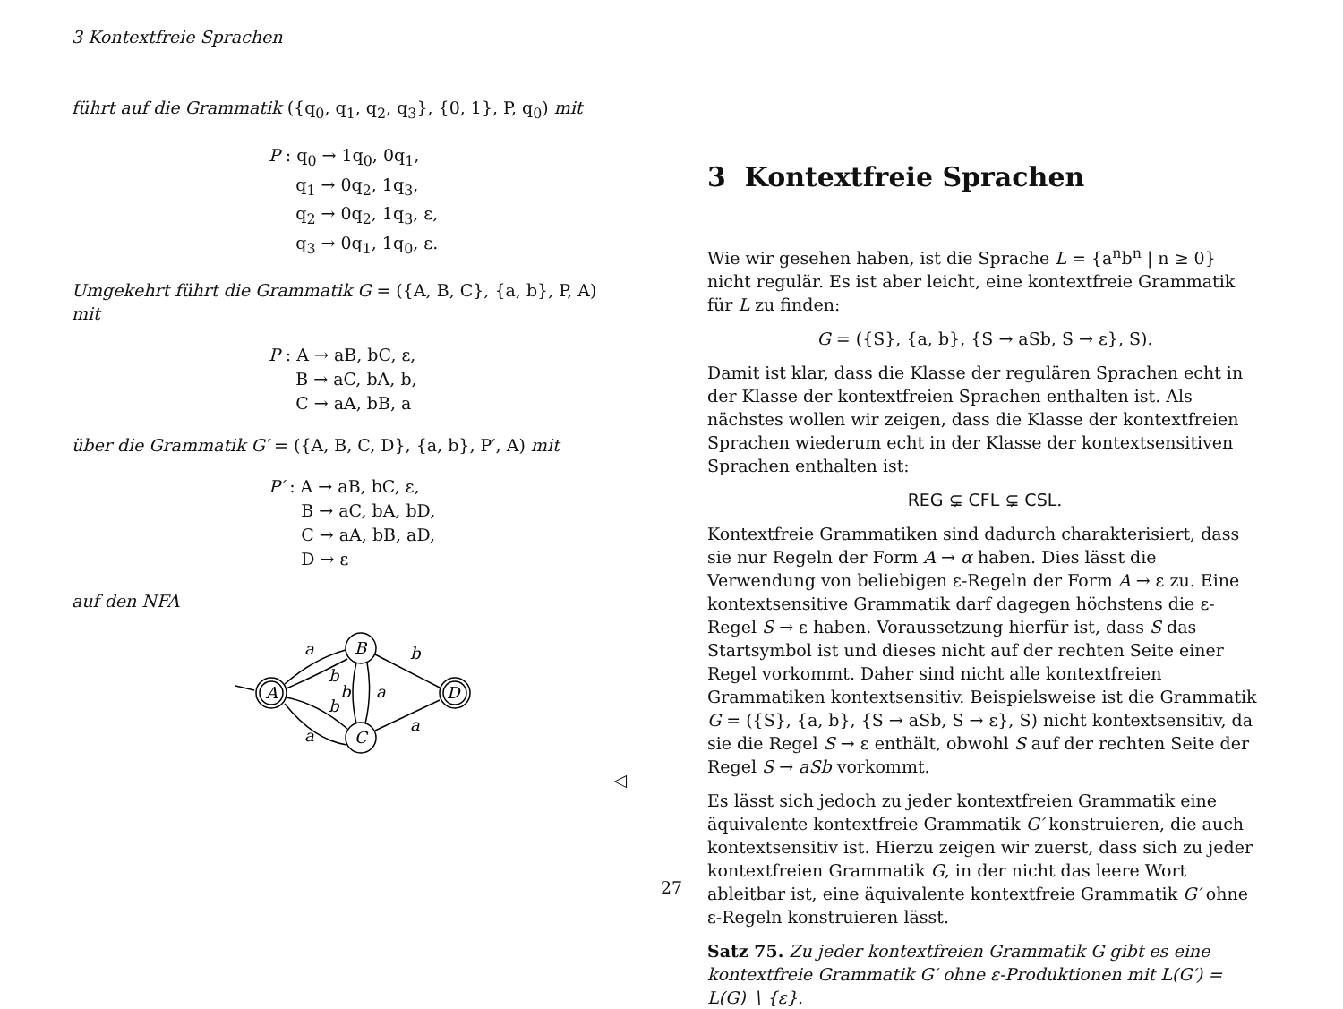3 Kontextfreie Sprachen
führt auf die Grammatik ({q<sub>0</sub>, q<sub>1</sub>, q<sub>2</sub>, q<sub>3</sub>}, {0, 1}, P, q<sub>0</sub>) mit
P : q<sub>0</sub> → 1q<sub>0</sub>, 0q<sub>1</sub>,
q<sub>1</sub> → 0q<sub>2</sub>, 1q<sub>3</sub>,
q<sub>2</sub> → 0q<sub>2</sub>, 1q<sub>3</sub>, ε,
q<sub>3</sub> → 0q<sub>1</sub>, 1q<sub>0</sub>, ε.
Umgekehrt führt die Grammatik G = ({A, B, C}, {a, b}, P, A) mit
P : A → aB, bC, ε,
B → aC, bA, b,
C → aA, bB, a
über die Grammatik G′ = ({A, B, C, D}, {a, b}, P′, A) mit
P′ : A → aB, bC, ε,
B → aC, bA, bD,
C → aA, bB, aD,
D → ε
auf den NFA
A
B
C
D
a
b
b
b
a
a
b
a
◁
3 Kontextfreie Sprachen
Wie wir gesehen haben, ist die Sprache L = {a<sup>n</sup>b<sup>n</sup> | n ≥ 0} nicht regulär. Es ist aber leicht, eine kontextfreie Grammatik für L zu finden:
G = ({S}, {a, b}, {S → aSb, S → ε}, S).
Damit ist klar, dass die Klasse der regulären Sprachen echt in der Klasse der kontextfreien Sprachen enthalten ist. Als nächstes wollen wir zeigen, dass die Klasse der kontextfreien Sprachen wiederum echt in der Klasse der kontextsensitiven Sprachen enthalten ist:
REG ⊊ CFL ⊊ CSL.
Kontextfreie Grammatiken sind dadurch charakterisiert, dass sie nur Regeln der Form A → α haben. Dies lässt die Verwendung von beliebigen ε-Regeln der Form A → ε zu. Eine kontextsensitive Grammatik darf dagegen höchstens die ε-Regel S → ε haben. Voraussetzung hierfür ist, dass S das Startsymbol ist und dieses nicht auf der rechten Seite einer Regel vorkommt. Daher sind nicht alle kontextfreien Grammatiken kontextsensitiv. Beispielsweise ist die Grammatik G = ({S}, {a, b}, {S → aSb, S → ε}, S) nicht kontextsensitiv, da sie die Regel S → ε enthält, obwohl S auf der rechten Seite der Regel S → aSb vorkommt.
Es lässt sich jedoch zu jeder kontextfreien Grammatik eine äquivalente kontextfreie Grammatik G′ konstruieren, die auch kontextsensitiv ist. Hierzu zeigen wir zuerst, dass sich zu jeder kontextfreien Grammatik G, in der nicht das leere Wort ableitbar ist, eine äquivalente kontextfreie Grammatik G′ ohne ε-Regeln konstruieren lässt.
Satz 75. Zu jeder kontextfreien Grammatik G gibt es eine kontextfreie Grammatik G′ ohne ε-Produktionen mit L(G′) = L(G) ∖ {ε}.
27